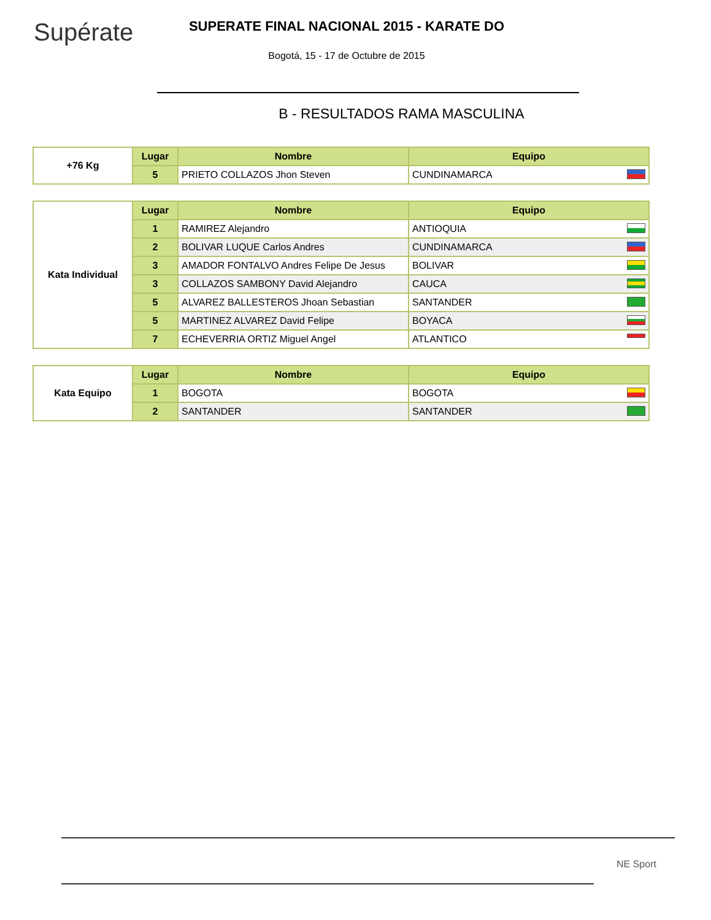Supérate
SUPERATE FINAL NACIONAL 2015 - KARATE DO
Bogotá, 15 - 17 de Octubre de 2015
B - RESULTADOS RAMA MASCULINA
| +76 Kg | Lugar | Nombre | Equipo |
| | 5 | PRIETO COLLAZOS Jhon Steven | CUNDINAMARCA |
| Kata Individual | Lugar | Nombre | Equipo |
| | 1 | RAMIREZ Alejandro | ANTIOQUIA |
| | 2 | BOLIVAR LUQUE Carlos Andres | CUNDINAMARCA |
| | 3 | AMADOR FONTALVO Andres Felipe De Jesus | BOLIVAR |
| | 3 | COLLAZOS SAMBONY David Alejandro | CAUCA |
| | 5 | ALVAREZ BALLESTEROS Jhoan Sebastian | SANTANDER |
| | 5 | MARTINEZ ALVAREZ David Felipe | BOYACA |
| | 7 | ECHEVERRIA ORTIZ Miguel Angel | ATLANTICO |
| Kata Equipo | Lugar | Nombre | Equipo |
| | 1 | BOGOTA | BOGOTA |
| | 2 | SANTANDER | SANTANDER |
NE Sport